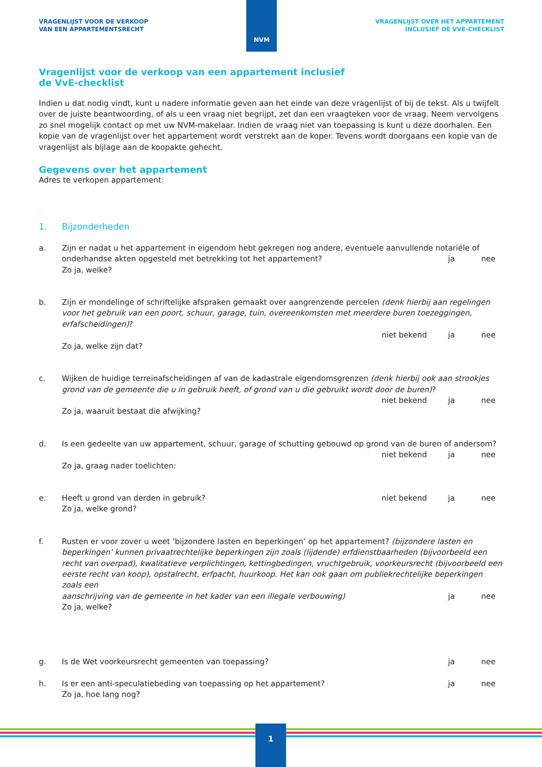VRAGENLIJST VOOR DE VERKOOP
VAN EEN APPARTEMENTSRECHT
NVM
VRAGENLIJST OVER HET APPARTEMENT
INCLUSIEF DE VVE-CHECKLIST
Vragenlijst voor de verkoop van een appartement inclusief
de VvE-checklist
Indien u dat nodig vindt, kunt u nadere informatie geven aan het einde van deze vragenlijst of bij de tekst. Als u twijfelt over de juiste beantwoording, of als u een vraag niet begrijpt, zet dan een vraagteken voor de vraag. Neem vervolgens zo snel mogelijk contact op met uw NVM-makelaar. Indien de vraag niet van toepassing is kunt u deze doorhalen. Een kopie van de vragenlijst over het appartement wordt verstrekt aan de koper. Tevens wordt doorgaans een kopie van de vragenlijst als bijlage aan de koopakte gehecht.
Gegevens over het appartement
Adres te verkopen appartement:
1. Bijzonderheden
a. Zijn er nadat u het appartement in eigendom hebt gekregen nog andere, eventuele aanvullende notariële of
onderhandse akten opgesteld met betrekking tot het appartement? ja nee
Zo ja, welke?
b. Zijn er mondelinge of schriftelijke afspraken gemaakt over aangrenzende percelen (denk hierbij aan regelingen voor het gebruik van een poort, schuur, garage, tuin, overeenkomsten met meerdere buren toezeggingen, erfafscheidingen)?
niet bekend ja nee
Zo ja, welke zijn dat?
c. Wijken de huidige terreinafscheidingen af van de kadastrale eigendomsgrenzen (denk hierbij ook aan strookjes grond van de gemeente die u in gebruik heeft, of grond van u die gebruikt wordt door de buren)?
niet bekend ja nee
Zo ja, waaruit bestaat die afwijking?
d. Is een gedeelte van uw appartement, schuur, garage of schutting gebouwd op grond van de buren of andersom?
niet bekend ja nee
Zo ja, graag nader toelichten:
e. Heeft u grond van derden in gebruik? niet bekend ja nee
Zo ja, welke grond?
f. Rusten er voor zover u weet ‘bijzondere lasten en beperkingen’ op het appartement? (bijzondere lasten en beperkingen’ kunnen privaatrechtelijke beperkingen zijn zoals (lijdende) erfdienstbaarheden (bijvoorbeeld een recht van overpad), kwalitatieve verplichtingen, kettingbedingen, vruchtgebruik, voorkeursrecht (bijvoorbeeld een eerste recht van koop), opstalrecht, erfpacht, huurkoop. Het kan ook gaan om publiekrechtelijke beperkingen zoals een
aanschrijving van de gemeente in het kader van een illegale verbouwing) ja nee
Zo ja, welke?
g. Is de Wet voorkeursrecht gemeenten van toepassing? ja nee
h. Is er een anti-speculatiebeding van toepassing op het appartement? ja nee
Zo ja, hoe lang nog?
1